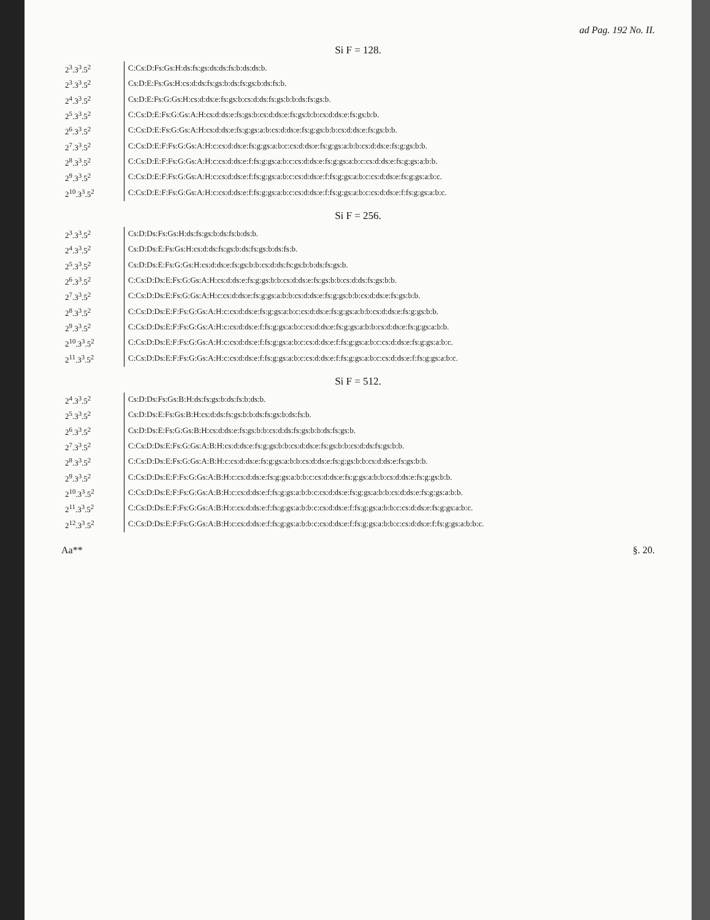ad Pag. 192 No. II.
Si F = 128.
| 2<sup>3</sup>.3<sup>3</sup>.5<sup>2</sup> | C:Cs:D:Fs:Gs:H:ds:fs:gs:ds:ds:fs:b:ds:ds:b. |
| 2<sup>3</sup>.3<sup>3</sup>.5<sup>2</sup> | Cs:D:E:Fs:Gs:H:cs:d:ds:fs:gs:b:ds:fs:gs:b:ds:fs:b. |
| 2<sup>4</sup>.3<sup>3</sup>.5<sup>2</sup> | Cs:D:E:Fs:G:Gs:H:cs:d:ds:e:fs:gs:b:cs:d:ds:fs:gs:b:b:ds:fs:gs:b. |
| 2<sup>5</sup>.3<sup>3</sup>.5<sup>2</sup> | C:Cs:D:E:Fs:G:Gs:A:H:cs:d:ds:e:fs:gs:b:cs:d:ds:e:fs:gs:b:b:cs:d:ds:e:fs:gs:b:b. |
| 2<sup>6</sup>.3<sup>3</sup>.5<sup>2</sup> | C:Cs:D:E:Fs:G:Gs:A:H:cs:d:ds:e:fs:g:gs:a:b:cs:d:ds:e:fs:g:gs:b:b:cs:d:ds:e:fs:gs:b:b. |
| 2<sup>7</sup>.3<sup>3</sup>.5<sup>2</sup> | C:Cs:D:E:F:Fs:G:Gs:A:H:c:cs:d:ds:e:fs:g:gs:a:b:c:cs:d:ds:e:fs:g:gs:a:b:b:cs:d:ds:e:fs:g:gs:b:b. |
| 2<sup>8</sup>.3<sup>3</sup>.5<sup>2</sup> | C:Cs:D:E:F:Fs:G:Gs:A:H:c:cs:d:ds:e:f:fs:g:gs:a:b:c:cs:d:ds:e:fs:g:gs:a:b:c:cs:d:ds:e:fs:g:gs:a:b:b. |
| 2<sup>9</sup>.3<sup>3</sup>.5<sup>2</sup> | C:Cs:D:E:F:Fs:G:Gs:A:H:c:cs:d:ds:e:f:fs:g:gs:a:b:c:cs:d:ds:e:f:fs:g:gs:a:b:c:cs:d:ds:e:fs:g:gs:a:b:c. |
| 2<sup>10</sup>.3<sup>3</sup>.5<sup>2</sup> | C:Cs:D:E:F:Fs:G:Gs:A:H:c:cs:d:ds:e:f:fs:g:gs:a:b:c:cs:d:ds:e:f:fs:g:gs:a:b:c:cs:d:ds:e:f:fs:g:gs:a:b:c. |
Si F = 256.
| 2<sup>3</sup>.3<sup>3</sup>.5<sup>2</sup> | Cs:D:Ds:Fs:Gs:H:ds:fs:gs:b:ds:fs:b:ds:b. |
| 2<sup>4</sup>.3<sup>3</sup>.5<sup>2</sup> | Cs:D:Ds:E:Fs:Gs:H:cs:d:ds:fs:gs:b:ds:fs:gs:b:ds:fs:b. |
| 2<sup>5</sup>.3<sup>3</sup>.5<sup>2</sup> | Cs:D:Ds:E:Fs:G:Gs:H:cs:d:ds:e:fs:gs:b:b:cs:d:ds:fs:gs:b:b:ds:fs:gs:b. |
| 2<sup>6</sup>.3<sup>3</sup>.5<sup>2</sup> | C:Cs:D:Ds:E:Fs:G:Gs:A:H:cs:d:ds:e:fs:g:gs:b:b:cs:d:ds:e:fs:gs:b:b:cs:d:ds:fs:gs:b:b. |
| 2<sup>7</sup>.3<sup>3</sup>.5<sup>2</sup> | C:Cs:D:Ds:E:Fs:G:Gs:A:H:c:cs:d:ds:e:fs:g:gs:a:b:b:cs:d:ds:e:fs:g:gs:b:b:cs:d:ds:e:fs:gs:b:b. |
| 2<sup>8</sup>.3<sup>3</sup>.5<sup>2</sup> | C:Cs:D:Ds:E:F:Fs:G:Gs:A:H:c:cs:d:ds:e:fs:g:gs:a:b:c:cs:d:ds:e:fs:g:gs:a:b:b:cs:d:ds:e:fs:g:gs:b:b. |
| 2<sup>9</sup>.3<sup>3</sup>.5<sup>2</sup> | C:Cs:D:Ds:E:F:Fs:G:Gs:A:H:c:cs:d:ds:e:f:fs:g:gs:a:b:c:cs:d:ds:e:fs:g:gs:a:b:b:cs:d:ds:e:fs:g:gs:a:b:b. |
| 2<sup>10</sup>.3<sup>3</sup>.5<sup>2</sup> | C:Cs:D:Ds:E:F:Fs:G:Gs:A:H:c:cs:d:ds:e:f:fs:g:gs:a:b:c:cs:d:ds:e:f:fs:g:gs:a:b:c:cs:d:ds:e:fs:g:gs:a:b:c. |
| 2<sup>11</sup>.3<sup>3</sup>.5<sup>2</sup> | C:Cs:D:Ds:E:F:Fs:G:Gs:A:H:c:cs:d:ds:e:f:fs:g:gs:a:b:c:cs:d:ds:e:f:fs:g:gs:a:b:c:cs:d:ds:e:f:fs:g:gs:a:b:c. |
Si F = 512.
| 2<sup>4</sup>.3<sup>3</sup>.5<sup>2</sup> | Cs:D:Ds:Fs:Gs:B:H:ds:fs:gs:b:ds:fs:b:ds:b. |
| 2<sup>5</sup>.3<sup>3</sup>.5<sup>2</sup> | Cs:D:Ds:E:Fs:Gs:B:H:cs:d:ds:fs:gs:b:b:ds:fs:gs:b:ds:fs:b. |
| 2<sup>6</sup>.3<sup>3</sup>.5<sup>2</sup> | Cs:D:Ds:E:Fs:G:Gs:B:H:cs:d:ds:e:fs:gs:b:b:cs:d:ds:fs:gs:b:b:ds:fs:gs:b. |
| 2<sup>7</sup>.3<sup>3</sup>.5<sup>2</sup> | C:Cs:D:Ds:E:Fs:G:Gs:A:B:H:cs:d:ds:e:fs:g:gs:b:b:cs:d:ds:e:fs:gs:b:b:cs:d:ds:fs:gs:b:b. |
| 2<sup>8</sup>.3<sup>3</sup>.5<sup>2</sup> | C:Cs:D:Ds:E:Fs:G:Gs:A:B:H:c:cs:d:ds:e:fs:g:gs:a:b:b:cs:d:ds:e:fs:g:gs:b:b:cs:d:ds:e:fs:gs:b:b. |
| 2<sup>9</sup>.3<sup>3</sup>.5<sup>2</sup> | C:Cs:D:Ds:E:F:Fs:G:Gs:A:B:H:c:cs:d:ds:e:fs:g:gs:a:b:b:c:cs:d:ds:e:fs:g:gs:a:b:b:cs:d:ds:e:fs:g:gs:b:b. |
| 2<sup>10</sup>.3<sup>3</sup>.5<sup>2</sup> | C:Cs:D:Ds:E:F:Fs:G:Gs:A:B:H:c:cs:d:ds:e:f:fs:g:gs:a:b:b:c:cs:d:ds:e:fs:g:gs:a:b:b:cs:d:ds:e:fs:g:gs:a:b:b. |
| 2<sup>11</sup>.3<sup>3</sup>.5<sup>2</sup> | C:Cs:D:Ds:E:F:Fs:G:Gs:A:B:H:c:cs:d:ds:e:f:fs:g:gs:a:b:b:c:cs:d:ds:e:f:fs:g:gs:a:b:b:c:cs:d:ds:e:fs:g:gs:a:b:c. |
| 2<sup>12</sup>.3<sup>3</sup>.5<sup>2</sup> | C:Cs:D:Ds:E:F:Fs:G:Gs:A:B:H:c:cs:d:ds:e:f:fs:g:gs:a:b:b:c:cs:d:ds:e:f:fs:g:gs:a:b:b:c:cs:d:ds:e:f:fs:g:gs:a:b:b:c. |
Aa** §. 20.